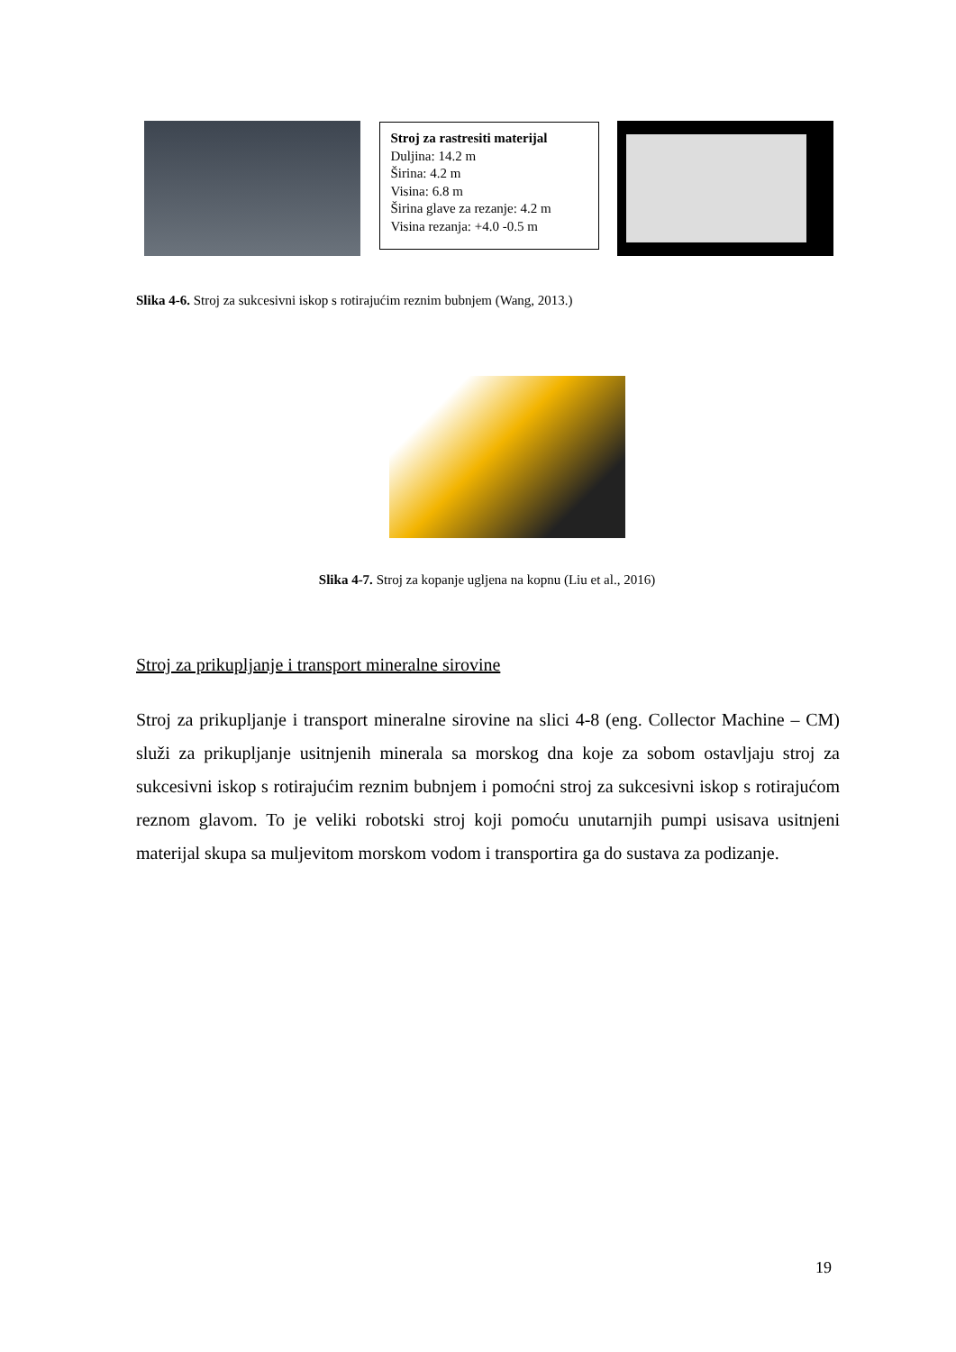Stroj za rastresiti materijal
Duljina: 14.2 m
Širina: 4.2 m
Visina: 6.8 m
Širina glave za rezanje: 4.2 m
Visina rezanja: +4.0 -0.5 m
Slika 4-6. Stroj za sukcesivni iskop s rotirajućim reznim bubnjem (Wang, 2013.)
Slika 4-7. Stroj za kopanje ugljena na kopnu (Liu et al., 2016)
Stroj za prikupljanje i transport mineralne sirovine
Stroj za prikupljanje i transport mineralne sirovine na slici 4-8 (eng. Collector Machine – CM) služi za prikupljanje usitnjenih minerala sa morskog dna koje za sobom ostavljaju stroj za sukcesivni iskop s rotirajućim reznim bubnjem i pomoćni stroj za sukcesivni iskop s rotirajućom reznom glavom. To je veliki robotski stroj koji pomoću unutarnjih pumpi usisava usitnjeni materijal skupa sa muljevitom morskom vodom i transportira ga do sustava za podizanje.
19